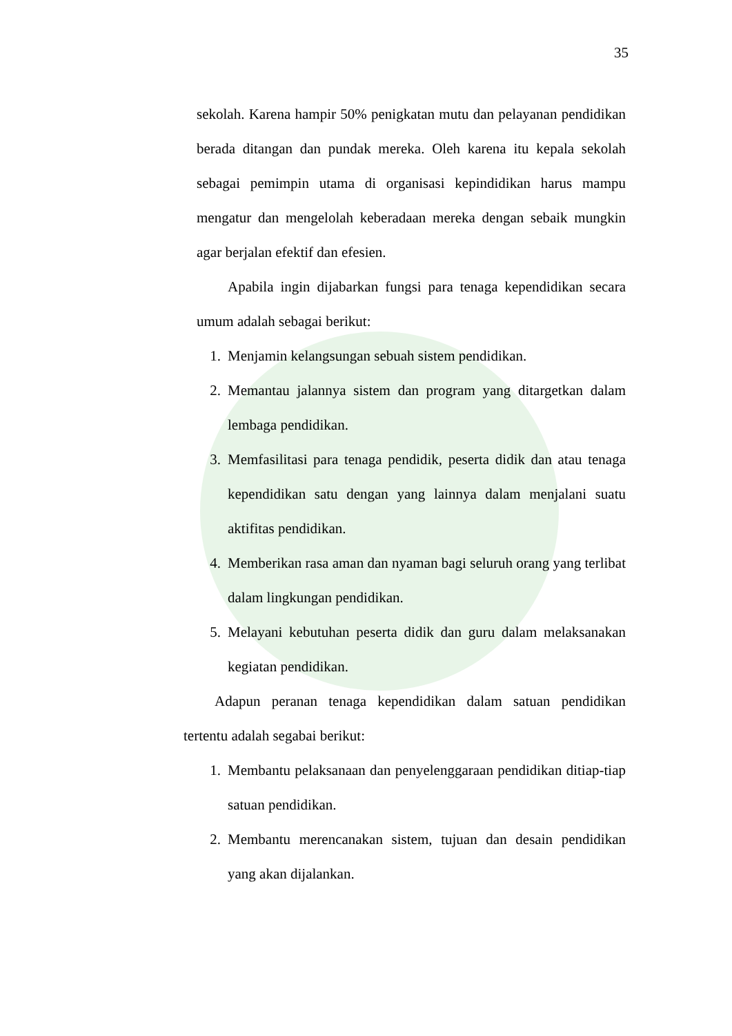35
sekolah. Karena hampir 50% penigkatan mutu dan pelayanan pendidikan berada ditangan dan pundak mereka. Oleh karena itu kepala sekolah sebagai pemimpin utama di organisasi kepindidikan harus mampu mengatur dan mengelolah keberadaan mereka dengan sebaik mungkin agar berjalan efektif dan efesien.
Apabila ingin dijabarkan fungsi para tenaga kependidikan secara umum adalah sebagai berikut:
1. Menjamin kelangsungan sebuah sistem pendidikan.
2. Memantau jalannya sistem dan program yang ditargetkan dalam lembaga pendidikan.
3. Memfasilitasi para tenaga pendidik, peserta didik dan atau tenaga kependidikan satu dengan yang lainnya dalam menjalani suatu aktifitas pendidikan.
4. Memberikan rasa aman dan nyaman bagi seluruh orang yang terlibat dalam lingkungan pendidikan.
5. Melayani kebutuhan peserta didik dan guru dalam melaksanakan kegiatan pendidikan.
Adapun peranan tenaga kependidikan dalam satuan pendidikan tertentu adalah segabai berikut:
1. Membantu pelaksanaan dan penyelenggaraan pendidikan ditiap-tiap satuan pendidikan.
2. Membantu merencanakan sistem, tujuan dan desain pendidikan yang akan dijalankan.